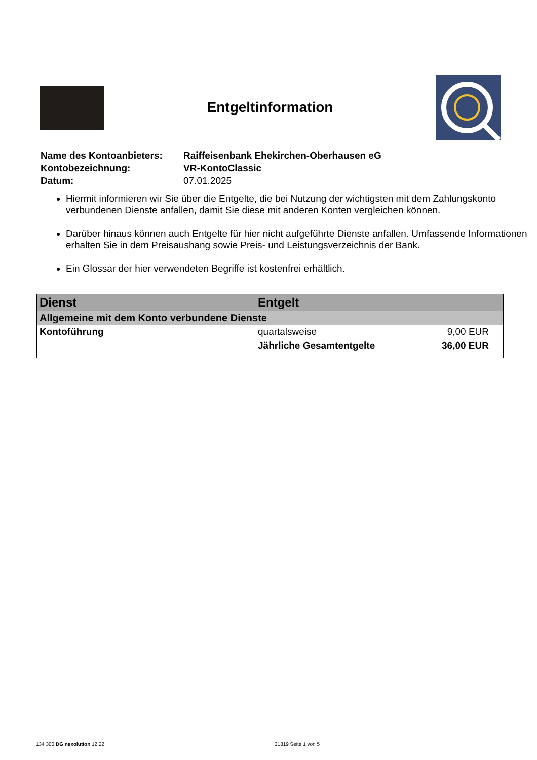Entgeltinformation
| Name des Kontoanbieters: | Raiffeisenbank Ehekirchen-Oberhausen eG |
| Kontobezeichnung: | VR-KontoClassic |
| Datum: | 07.01.2025 |
Hiermit informieren wir Sie über die Entgelte, die bei Nutzung der wichtigsten mit dem Zahlungs­konto verbundenen Dienste anfallen, damit Sie diese mit anderen Konten vergleichen können.
Darüber hinaus können auch Entgelte für hier nicht aufgeführte Dienste anfallen. Umfassende Informationen erhalten Sie in dem Preisaushang sowie Preis- und Leistungsverzeichnis der Bank.
Ein Glossar der hier verwendeten Begriffe ist kostenfrei erhältlich.
| Dienst | Entgelt | |
| --- | --- | --- |
| Allgemeine mit dem Konto verbundene Dienste | | |
| Kontoführung | quartalsweise | 9,00 EUR |
| | Jährliche Gesamtentgelte | 36,00 EUR |
134 300 DG nexolution 12.22 31819 Seite 1 von 5